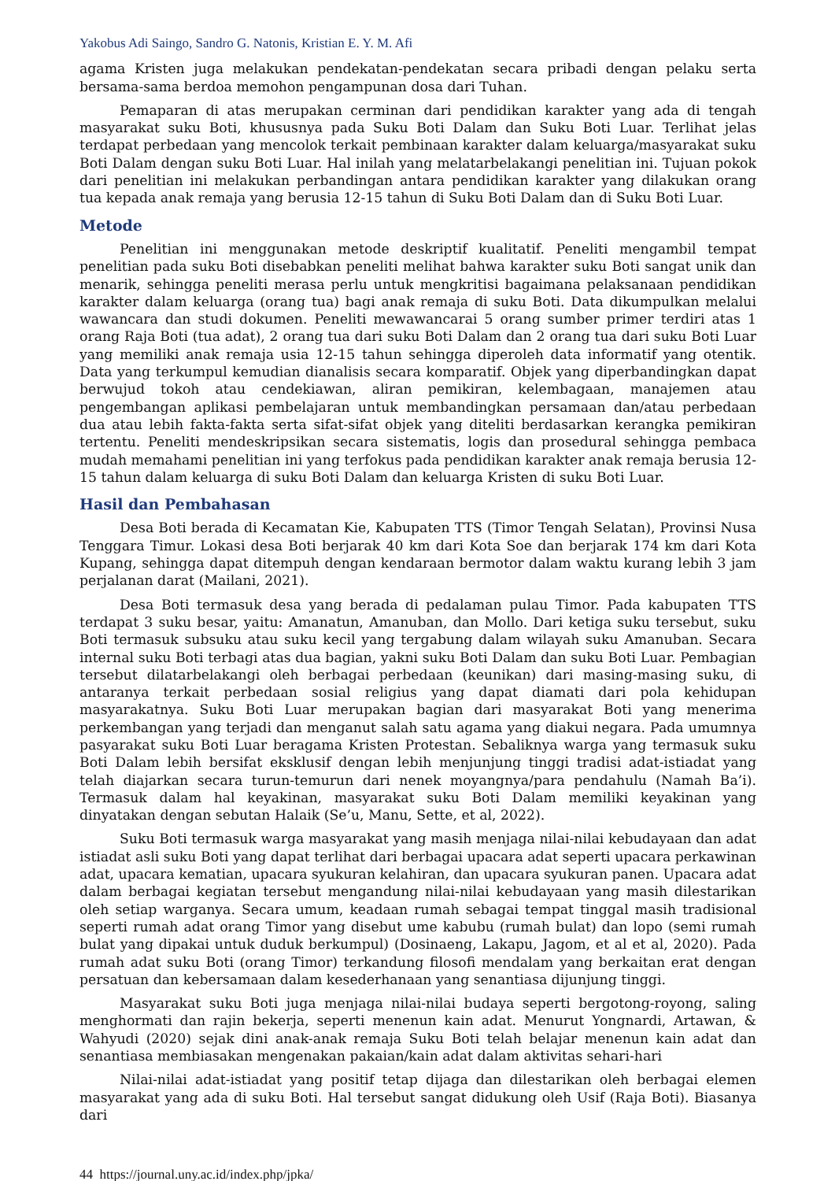Yakobus Adi Saingo, Sandro G. Natonis, Kristian E. Y. M. Afi
agama Kristen juga melakukan pendekatan-pendekatan secara pribadi dengan pelaku serta bersama-sama berdoa memohon pengampunan dosa dari Tuhan.
Pemaparan di atas merupakan cerminan dari pendidikan karakter yang ada di tengah masyarakat suku Boti, khususnya pada Suku Boti Dalam dan Suku Boti Luar. Terlihat jelas terdapat perbedaan yang mencolok terkait pembinaan karakter dalam keluarga/masyarakat suku Boti Dalam dengan suku Boti Luar. Hal inilah yang melatarbelakangi penelitian ini. Tujuan pokok dari penelitian ini melakukan perbandingan antara pendidikan karakter yang dilakukan orang tua kepada anak remaja yang berusia 12-15 tahun di Suku Boti Dalam dan di Suku Boti Luar.
Metode
Penelitian ini menggunakan metode deskriptif kualitatif. Peneliti mengambil tempat penelitian pada suku Boti disebabkan peneliti melihat bahwa karakter suku Boti sangat unik dan menarik, sehingga peneliti merasa perlu untuk mengkritisi bagaimana pelaksanaan pendidikan karakter dalam keluarga (orang tua) bagi anak remaja di suku Boti. Data dikumpulkan melalui wawancara dan studi dokumen. Peneliti mewawancarai 5 orang sumber primer terdiri atas 1 orang Raja Boti (tua adat), 2 orang tua dari suku Boti Dalam dan 2 orang tua dari suku Boti Luar yang memiliki anak remaja usia 12-15 tahun sehingga diperoleh data informatif yang otentik. Data yang terkumpul kemudian dianalisis secara komparatif. Objek yang diperbandingkan dapat berwujud tokoh atau cendekiawan, aliran pemikiran, kelembagaan, manajemen atau pengembangan aplikasi pembelajaran untuk membandingkan persamaan dan/atau perbedaan dua atau lebih fakta-fakta serta sifat-sifat objek yang diteliti berdasarkan kerangka pemikiran tertentu. Peneliti mendeskripsikan secara sistematis, logis dan prosedural sehingga pembaca mudah memahami penelitian ini yang terfokus pada pendidikan karakter anak remaja berusia 12-15 tahun dalam keluarga di suku Boti Dalam dan keluarga Kristen di suku Boti Luar.
Hasil dan Pembahasan
Desa Boti berada di Kecamatan Kie, Kabupaten TTS (Timor Tengah Selatan), Provinsi Nusa Tenggara Timur. Lokasi desa Boti berjarak 40 km dari Kota Soe dan berjarak 174 km dari Kota Kupang, sehingga dapat ditempuh dengan kendaraan bermotor dalam waktu kurang lebih 3 jam perjalanan darat (Mailani, 2021).
Desa Boti termasuk desa yang berada di pedalaman pulau Timor. Pada kabupaten TTS terdapat 3 suku besar, yaitu: Amanatun, Amanuban, dan Mollo. Dari ketiga suku tersebut, suku Boti termasuk subsuku atau suku kecil yang tergabung dalam wilayah suku Amanuban. Secara internal suku Boti terbagi atas dua bagian, yakni suku Boti Dalam dan suku Boti Luar. Pembagian tersebut dilatarbelakangi oleh berbagai perbedaan (keunikan) dari masing-masing suku, di antaranya terkait perbedaan sosial religius yang dapat diamati dari pola kehidupan masyarakatnya. Suku Boti Luar merupakan bagian dari masyarakat Boti yang menerima perkembangan yang terjadi dan menganut salah satu agama yang diakui negara. Pada umumnya pasyarakat suku Boti Luar beragama Kristen Protestan. Sebaliknya warga yang termasuk suku Boti Dalam lebih bersifat eksklusif dengan lebih menjunjung tinggi tradisi adat-istiadat yang telah diajarkan secara turun-temurun dari nenek moyangnya/para pendahulu (Namah Ba’i). Termasuk dalam hal keyakinan, masyarakat suku Boti Dalam memiliki keyakinan yang dinyatakan dengan sebutan Halaik (Se’u, Manu, Sette, et al, 2022).
Suku Boti termasuk warga masyarakat yang masih menjaga nilai-nilai kebudayaan dan adat istiadat asli suku Boti yang dapat terlihat dari berbagai upacara adat seperti upacara perkawinan adat, upacara kematian, upacara syukuran kelahiran, dan upacara syukuran panen. Upacara adat dalam berbagai kegiatan tersebut mengandung nilai-nilai kebudayaan yang masih dilestarikan oleh setiap warganya. Secara umum, keadaan rumah sebagai tempat tinggal masih tradisional seperti rumah adat orang Timor yang disebut ume kabubu (rumah bulat) dan lopo (semi rumah bulat yang dipakai untuk duduk berkumpul) (Dosinaeng, Lakapu, Jagom, et al et al, 2020). Pada rumah adat suku Boti (orang Timor) terkandung filosofi mendalam yang berkaitan erat dengan persatuan dan kebersamaan dalam kesederhanaan yang senantiasa dijunjung tinggi.
Masyarakat suku Boti juga menjaga nilai-nilai budaya seperti bergotong-royong, saling menghormati dan rajin bekerja, seperti menenun kain adat. Menurut Yongnardi, Artawan, & Wahyudi (2020) sejak dini anak-anak remaja Suku Boti telah belajar menenun kain adat dan senantiasa membiasakan mengenakan pakaian/kain adat dalam aktivitas sehari-hari
Nilai-nilai adat-istiadat yang positif tetap dijaga dan dilestarikan oleh berbagai elemen masyarakat yang ada di suku Boti. Hal tersebut sangat didukung oleh Usif (Raja Boti). Biasanya dari
44 https://journal.uny.ac.id/index.php/jpka/